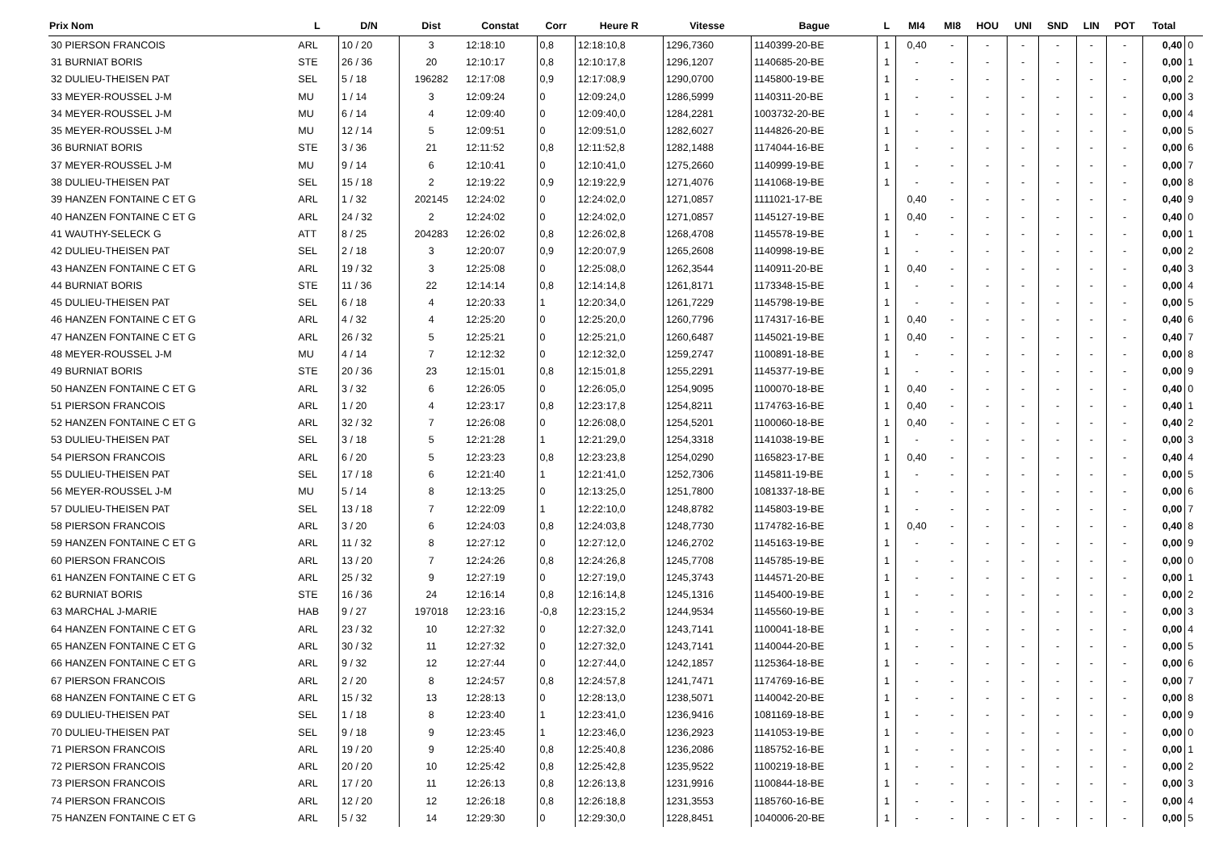| Prix Nom | L | D/N | Dist | Constat | Corr | Heure R | Vitesse | Bague | L | MI4 | MI8 | HOU | UNI | SND | LIN | POT | Total | |
| --- | --- | --- | --- | --- | --- | --- | --- | --- | --- | --- | --- | --- | --- | --- | --- | --- | --- | --- |
| 30 PIERSON FRANCOIS | ARL | 10 / 20 | 3 | 12:18:10 | 0,8 | 12:18:10,8 | 1296,7360 | 1140399-20-BE | 1 | 0,40 | - | - | - | - | - | - | 0,40 | 0 |
| 31 BURNIAT BORIS | STE | 26 / 36 | 20 | 12:10:17 | 0,8 | 12:10:17,8 | 1296,1207 | 1140685-20-BE | 1 | - | - | - | - | - | - | - | 0,00 | 1 |
| 32 DULIEU-THEISEN PAT | SEL | 5 / 18 | 196282 | 12:17:08 | 0,9 | 12:17:08,9 | 1290,0700 | 1145800-19-BE | 1 | - | - | - | - | - | - | - | 0,00 | 2 |
| 33 MEYER-ROUSSEL J-M | MU | 1 / 14 | 3 | 12:09:24 | 0 | 12:09:24,0 | 1286,5999 | 1140311-20-BE | 1 | - | - | - | - | - | - | - | 0,00 | 3 |
| 34 MEYER-ROUSSEL J-M | MU | 6 / 14 | 4 | 12:09:40 | 0 | 12:09:40,0 | 1284,2281 | 1003732-20-BE | 1 | - | - | - | - | - | - | - | 0,00 | 4 |
| 35 MEYER-ROUSSEL J-M | MU | 12 / 14 | 5 | 12:09:51 | 0 | 12:09:51,0 | 1282,6027 | 1144826-20-BE | 1 | - | - | - | - | - | - | - | 0,00 | 5 |
| 36 BURNIAT BORIS | STE | 3 / 36 | 21 | 12:11:52 | 0,8 | 12:11:52,8 | 1282,1488 | 1174044-16-BE | 1 | - | - | - | - | - | - | - | 0,00 | 6 |
| 37 MEYER-ROUSSEL J-M | MU | 9 / 14 | 6 | 12:10:41 | 0 | 12:10:41,0 | 1275,2660 | 1140999-19-BE | 1 | - | - | - | - | - | - | - | 0,00 | 7 |
| 38 DULIEU-THEISEN PAT | SEL | 15 / 18 | 2 | 12:19:22 | 0,9 | 12:19:22,9 | 1271,4076 | 1141068-19-BE | 1 | - | - | - | - | - | - | - | 0,00 | 8 |
| 39 HANZEN FONTAINE C ET G | ARL | 1 / 32 | 202145 | 12:24:02 | 0 | 12:24:02,0 | 1271,0857 | 1111021-17-BE | | 0,40 | - | - | - | - | - | - | 0,40 | 9 |
| 40 HANZEN FONTAINE C ET G | ARL | 24 / 32 | 2 | 12:24:02 | 0 | 12:24:02,0 | 1271,0857 | 1145127-19-BE | 1 | 0,40 | - | - | - | - | - | - | 0,40 | 0 |
| 41 WAUTHY-SELECK G | ATT | 8 / 25 | 204283 | 12:26:02 | 0,8 | 12:26:02,8 | 1268,4708 | 1145578-19-BE | 1 | - | - | - | - | - | - | - | 0,00 | 1 |
| 42 DULIEU-THEISEN PAT | SEL | 2 / 18 | 3 | 12:20:07 | 0,9 | 12:20:07,9 | 1265,2608 | 1140998-19-BE | 1 | - | - | - | - | - | - | - | 0,00 | 2 |
| 43 HANZEN FONTAINE C ET G | ARL | 19 / 32 | 3 | 12:25:08 | 0 | 12:25:08,0 | 1262,3544 | 1140911-20-BE | 1 | 0,40 | - | - | - | - | - | - | 0,40 | 3 |
| 44 BURNIAT BORIS | STE | 11 / 36 | 22 | 12:14:14 | 0,8 | 12:14:14,8 | 1261,8171 | 1173348-15-BE | 1 | - | - | - | - | - | - | - | 0,00 | 4 |
| 45 DULIEU-THEISEN PAT | SEL | 6 / 18 | 4 | 12:20:33 | 1 | 12:20:34,0 | 1261,7229 | 1145798-19-BE | 1 | - | - | - | - | - | - | - | 0,00 | 5 |
| 46 HANZEN FONTAINE C ET G | ARL | 4 / 32 | 4 | 12:25:20 | 0 | 12:25:20,0 | 1260,7796 | 1174317-16-BE | 1 | 0,40 | - | - | - | - | - | - | 0,40 | 6 |
| 47 HANZEN FONTAINE C ET G | ARL | 26 / 32 | 5 | 12:25:21 | 0 | 12:25:21,0 | 1260,6487 | 1145021-19-BE | 1 | 0,40 | - | - | - | - | - | - | 0,40 | 7 |
| 48 MEYER-ROUSSEL J-M | MU | 4 / 14 | 7 | 12:12:32 | 0 | 12:12:32,0 | 1259,2747 | 1100891-18-BE | 1 | - | - | - | - | - | - | - | 0,00 | 8 |
| 49 BURNIAT BORIS | STE | 20 / 36 | 23 | 12:15:01 | 0,8 | 12:15:01,8 | 1255,2291 | 1145377-19-BE | 1 | - | - | - | - | - | - | - | 0,00 | 9 |
| 50 HANZEN FONTAINE C ET G | ARL | 3 / 32 | 6 | 12:26:05 | 0 | 12:26:05,0 | 1254,9095 | 1100070-18-BE | 1 | 0,40 | - | - | - | - | - | - | 0,40 | 0 |
| 51 PIERSON FRANCOIS | ARL | 1 / 20 | 4 | 12:23:17 | 0,8 | 12:23:17,8 | 1254,8211 | 1174763-16-BE | 1 | 0,40 | - | - | - | - | - | - | 0,40 | 1 |
| 52 HANZEN FONTAINE C ET G | ARL | 32 / 32 | 7 | 12:26:08 | 0 | 12:26:08,0 | 1254,5201 | 1100060-18-BE | 1 | 0,40 | - | - | - | - | - | - | 0,40 | 2 |
| 53 DULIEU-THEISEN PAT | SEL | 3 / 18 | 5 | 12:21:28 | 1 | 12:21:29,0 | 1254,3318 | 1141038-19-BE | 1 | - | - | - | - | - | - | - | 0,00 | 3 |
| 54 PIERSON FRANCOIS | ARL | 6 / 20 | 5 | 12:23:23 | 0,8 | 12:23:23,8 | 1254,0290 | 1165823-17-BE | 1 | 0,40 | - | - | - | - | - | - | 0,40 | 4 |
| 55 DULIEU-THEISEN PAT | SEL | 17 / 18 | 6 | 12:21:40 | 1 | 12:21:41,0 | 1252,7306 | 1145811-19-BE | 1 | - | - | - | - | - | - | - | 0,00 | 5 |
| 56 MEYER-ROUSSEL J-M | MU | 5 / 14 | 8 | 12:13:25 | 0 | 12:13:25,0 | 1251,7800 | 1081337-18-BE | 1 | - | - | - | - | - | - | - | 0,00 | 6 |
| 57 DULIEU-THEISEN PAT | SEL | 13 / 18 | 7 | 12:22:09 | 1 | 12:22:10,0 | 1248,8782 | 1145803-19-BE | 1 | - | - | - | - | - | - | - | 0,00 | 7 |
| 58 PIERSON FRANCOIS | ARL | 3 / 20 | 6 | 12:24:03 | 0,8 | 12:24:03,8 | 1248,7730 | 1174782-16-BE | 1 | 0,40 | - | - | - | - | - | - | 0,40 | 8 |
| 59 HANZEN FONTAINE C ET G | ARL | 11 / 32 | 8 | 12:27:12 | 0 | 12:27:12,0 | 1246,2702 | 1145163-19-BE | 1 | - | - | - | - | - | - | - | 0,00 | 9 |
| 60 PIERSON FRANCOIS | ARL | 13 / 20 | 7 | 12:24:26 | 0,8 | 12:24:26,8 | 1245,7708 | 1145785-19-BE | 1 | - | - | - | - | - | - | - | 0,00 | 0 |
| 61 HANZEN FONTAINE C ET G | ARL | 25 / 32 | 9 | 12:27:19 | 0 | 12:27:19,0 | 1245,3743 | 1144571-20-BE | 1 | - | - | - | - | - | - | - | 0,00 | 1 |
| 62 BURNIAT BORIS | STE | 16 / 36 | 24 | 12:16:14 | 0,8 | 12:16:14,8 | 1245,1316 | 1145400-19-BE | 1 | - | - | - | - | - | - | - | 0,00 | 2 |
| 63 MARCHAL J-MARIE | HAB | 9 / 27 | 197018 | 12:23:16 | -0,8 | 12:23:15,2 | 1244,9534 | 1145560-19-BE | 1 | - | - | - | - | - | - | - | 0,00 | 3 |
| 64 HANZEN FONTAINE C ET G | ARL | 23 / 32 | 10 | 12:27:32 | 0 | 12:27:32,0 | 1243,7141 | 1100041-18-BE | 1 | - | - | - | - | - | - | - | 0,00 | 4 |
| 65 HANZEN FONTAINE C ET G | ARL | 30 / 32 | 11 | 12:27:32 | 0 | 12:27:32,0 | 1243,7141 | 1140044-20-BE | 1 | - | - | - | - | - | - | - | 0,00 | 5 |
| 66 HANZEN FONTAINE C ET G | ARL | 9 / 32 | 12 | 12:27:44 | 0 | 12:27:44,0 | 1242,1857 | 1125364-18-BE | 1 | - | - | - | - | - | - | - | 0,00 | 6 |
| 67 PIERSON FRANCOIS | ARL | 2 / 20 | 8 | 12:24:57 | 0,8 | 12:24:57,8 | 1241,7471 | 1174769-16-BE | 1 | - | - | - | - | - | - | - | 0,00 | 7 |
| 68 HANZEN FONTAINE C ET G | ARL | 15 / 32 | 13 | 12:28:13 | 0 | 12:28:13,0 | 1238,5071 | 1140042-20-BE | 1 | - | - | - | - | - | - | - | 0,00 | 8 |
| 69 DULIEU-THEISEN PAT | SEL | 1 / 18 | 8 | 12:23:40 | 1 | 12:23:41,0 | 1236,9416 | 1081169-18-BE | 1 | - | - | - | - | - | - | - | 0,00 | 9 |
| 70 DULIEU-THEISEN PAT | SEL | 9 / 18 | 9 | 12:23:45 | 1 | 12:23:46,0 | 1236,2923 | 1141053-19-BE | 1 | - | - | - | - | - | - | - | 0,00 | 0 |
| 71 PIERSON FRANCOIS | ARL | 19 / 20 | 9 | 12:25:40 | 0,8 | 12:25:40,8 | 1236,2086 | 1185752-16-BE | 1 | - | - | - | - | - | - | - | 0,00 | 1 |
| 72 PIERSON FRANCOIS | ARL | 20 / 20 | 10 | 12:25:42 | 0,8 | 12:25:42,8 | 1235,9522 | 1100219-18-BE | 1 | - | - | - | - | - | - | - | 0,00 | 2 |
| 73 PIERSON FRANCOIS | ARL | 17 / 20 | 11 | 12:26:13 | 0,8 | 12:26:13,8 | 1231,9916 | 1100844-18-BE | 1 | - | - | - | - | - | - | - | 0,00 | 3 |
| 74 PIERSON FRANCOIS | ARL | 12 / 20 | 12 | 12:26:18 | 0,8 | 12:26:18,8 | 1231,3553 | 1185760-16-BE | 1 | - | - | - | - | - | - | - | 0,00 | 4 |
| 75 HANZEN FONTAINE C ET G | ARL | 5 / 32 | 14 | 12:29:30 | 0 | 12:29:30,0 | 1228,8451 | 1040006-20-BE | 1 | - | - | - | - | - | - | - | 0,00 | 5 |